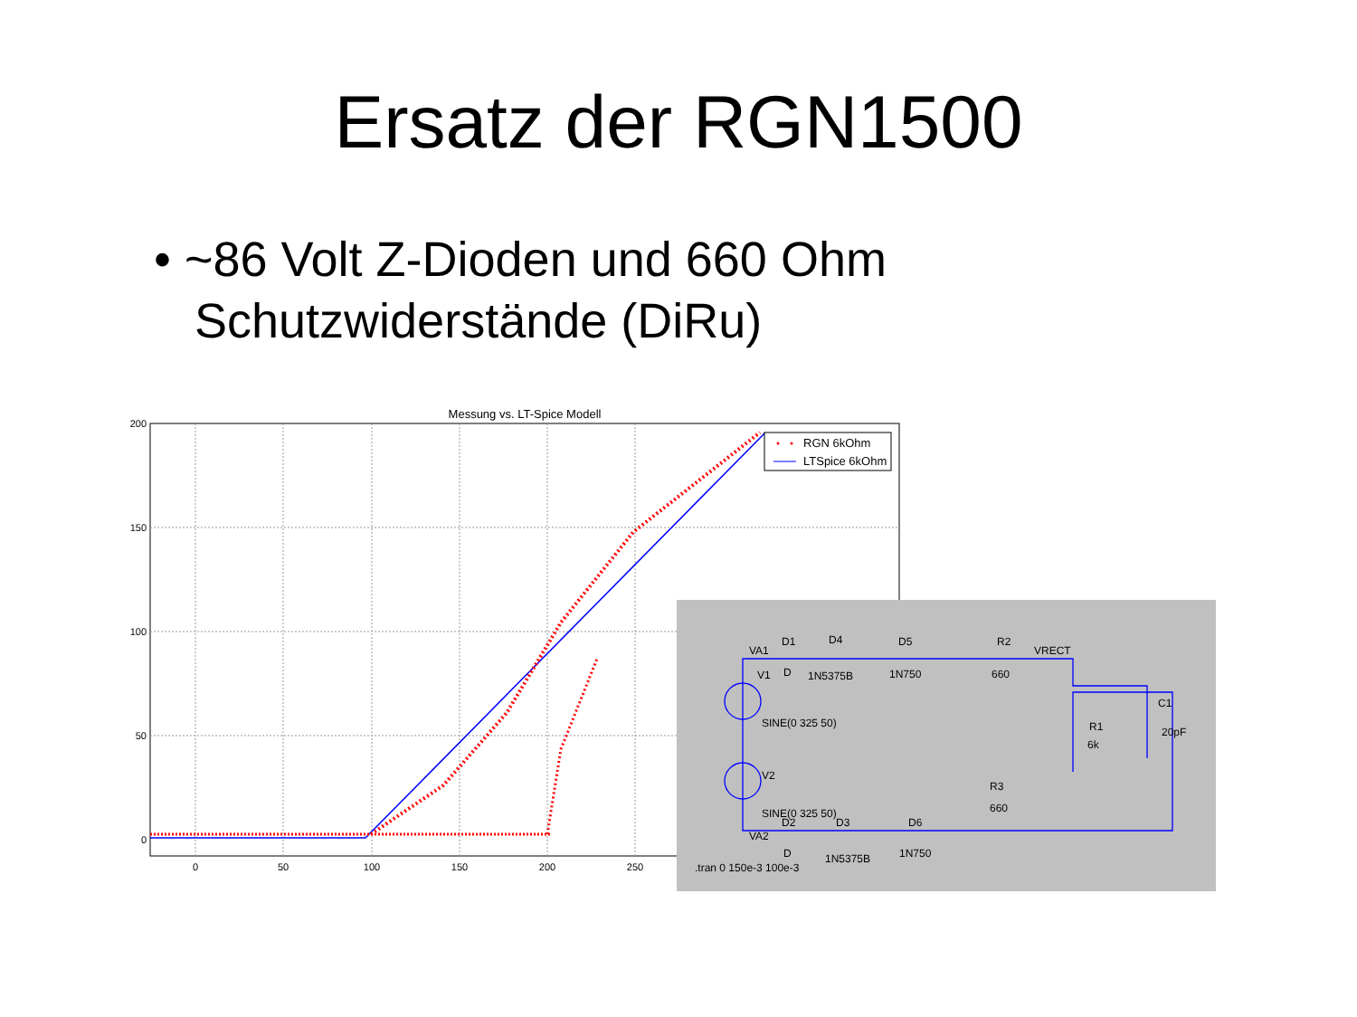Ersatz der RGN1500
• ~86 Volt Z-Dioden und 660 Ohm
Schutzwiderstände (DiRu)
Messung vs. LT-Spice Modell
200
150
100
50
0
0
50
100
150
200
250
RGN 6kOhm
LTSpice 6kOhm
VA1
D1
D4
D5
R2
VRECT
V1
D
1N5375B
1N750
660
C1
20pF
R1
6k
SINE(0 325 50)
V2
R3
660
SINE(0 325 50)
VA2
D2
D3
D6
D
1N5375B
1N750
.tran 0 150e-3 100e-3